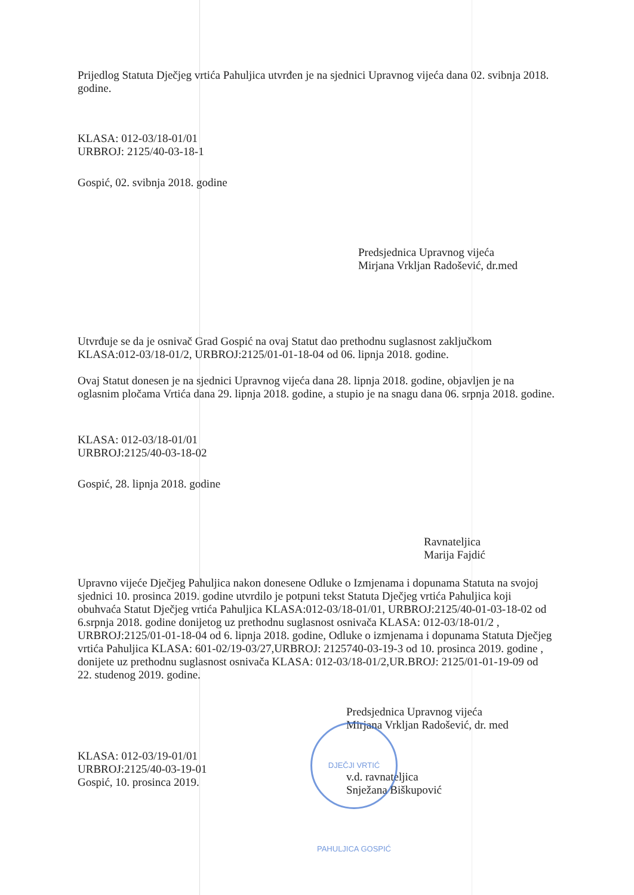Prijedlog Statuta Dječjeg vrtića Pahuljica utvrđen je na sjednici Upravnog vijeća dana 02. svibnja 2018. godine.
KLASA: 012-03/18-01/01
URBROJ: 2125/40-03-18-1
Gospić, 02. svibnja 2018. godine
Predsjednica Upravnog vijeća
Mirjana Vrkljan Radošević, dr.med
Utvrđuje se da je osnivač Grad Gospić na ovaj Statut dao prethodnu suglasnost zaključkom KLASA:012-03/18-01/2, URBROJ:2125/01-01-18-04 od 06. lipnja 2018. godine.
Ovaj Statut donesen je na sjednici Upravnog vijeća dana 28. lipnja 2018. godine, objavljen je na oglasnim pločama Vrtića dana 29. lipnja 2018. godine, a stupio je na snagu dana 06. srpnja 2018. godine.
KLASA: 012-03/18-01/01
URBROJ:2125/40-03-18-02
Gospić, 28. lipnja 2018. godine
Ravnateljica
Marija Fajdić
Upravno vijeće Dječjeg Pahuljica nakon donesene Odluke o Izmjenama i dopunama Statuta na svojoj sjednici 10. prosinca 2019. godine utvrdilo je potpuni tekst Statuta Dječjeg vrtića Pahuljica koji obuhvaća Statut Dječjeg vrtića Pahuljica KLASA:012-03/18-01/01, URBROJ:2125/40-01-03-18-02 od 6.srpnja 2018. godine donijetog uz prethodnu suglasnost osnivača KLASA: 012-03/18-01/2 , URBROJ:2125/01-01-18-04 od 6. lipnja 2018. godine, Odluke o izmjenama i dopunama Statuta Dječjeg vrtića Pahuljica KLASA: 601-02/19-03/27,URBROJ: 2125740-03-19-3 od 10. prosinca 2019. godine , donijete uz prethodnu suglasnost osnivača KLASA: 012-03/18-01/2,UR.BROJ: 2125/01-01-19-09 od 22. studenog 2019. godine.
Predsjednica Upravnog vijeća
Mirjana Vrkljan Radošević, dr. med
KLASA: 012-03/19-01/01
URBROJ:2125/40-03-19-01
Gospić, 10. prosinca 2019.
v.d. ravnateljica
Snježana Biškupović
DJEČJI VRTIĆ PAHULJICA GOSPIĆ